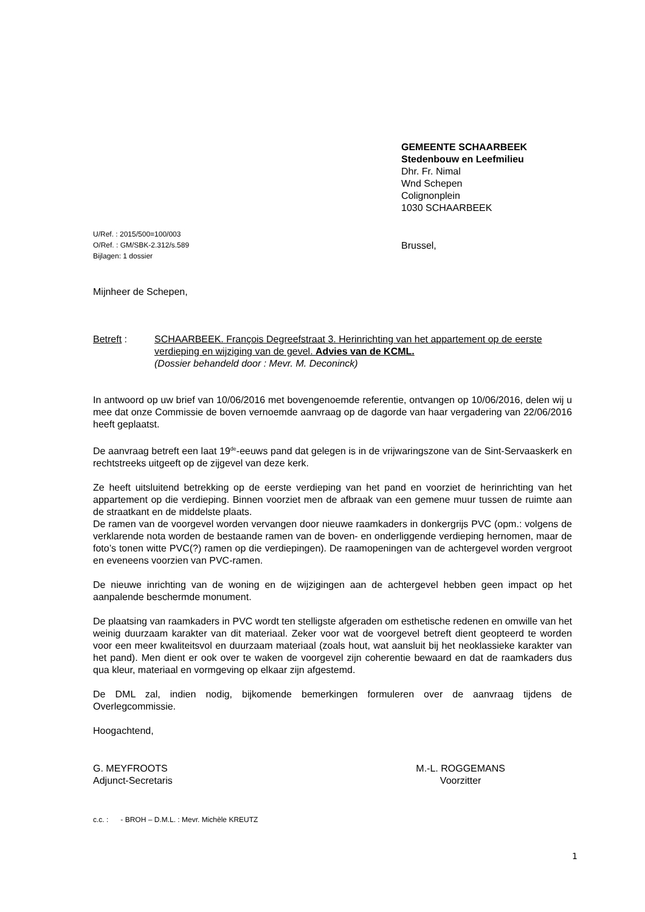GEMEENTE SCHAARBEEK
Stedenbouw en Leefmilieu
Dhr. Fr. Nimal
Wnd Schepen
Colignonplein
1030 SCHAARBEEK
U/Ref. : 2015/500=100/003
O/Ref. : GM/SBK-2.312/s.589
Bijlagen: 1 dossier
Brussel,
Mijnheer de Schepen,
Betreft : SCHAARBEEK. François Degreefstraat 3. Herinrichting van het appartement op de eerste verdieping en wijziging van de gevel. Advies van de KCML.
(Dossier behandeld door : Mevr. M. Deconinck)
In antwoord op uw brief van 10/06/2016 met bovengenoemde referentie, ontvangen op 10/06/2016, delen wij u mee dat onze Commissie de boven vernoemde aanvraag op de dagorde van haar vergadering van 22/06/2016 heeft geplaatst.
De aanvraag betreft een laat 19<sup>de</sup>-eeuws pand dat gelegen is in de vrijwaringszone van de Sint-Servaaskerk en rechtstreeks uitgeeft op de zijgevel van deze kerk.
Ze heeft uitsluitend betrekking op de eerste verdieping van het pand en voorziet de herinrichting van het appartement op die verdieping. Binnen voorziet men de afbraak van een gemene muur tussen de ruimte aan de straatkant en de middelste plaats.
De ramen van de voorgevel worden vervangen door nieuwe raamkaders in donkergrijs PVC (opm.: volgens de verklarende nota worden de bestaande ramen van de boven- en onderliggende verdieping hernomen, maar de foto’s tonen witte PVC(?) ramen op die verdiepingen). De raamopeningen van de achtergevel worden vergroot en eveneens voorzien van PVC-ramen.
De nieuwe inrichting van de woning en de wijzigingen aan de achtergevel hebben geen impact op het aanpalende beschermde monument.
De plaatsing van raamkaders in PVC wordt ten stelligste afgeraden om esthetische redenen en omwille van het weinig duurzaam karakter van dit materiaal. Zeker voor wat de voorgevel betreft dient geopteerd te worden voor een meer kwaliteitsvol en duurzaam materiaal (zoals hout, wat aansluit bij het neoklassieke karakter van het pand). Men dient er ook over te waken de voorgevel zijn coherentie bewaard en dat de raamkaders dus qua kleur, materiaal en vormgeving op elkaar zijn afgestemd.
De DML zal, indien nodig, bijkomende bemerkingen formuleren over de aanvraag tijdens de Overlegcommissie.
Hoogachtend,
G. MEYFROOTS
Adjunct-Secretaris
M.-L. ROGGEMANS
Voorzitter
c.c. : - BROH – D.M.L. : Mevr. Michèle KREUTZ
1